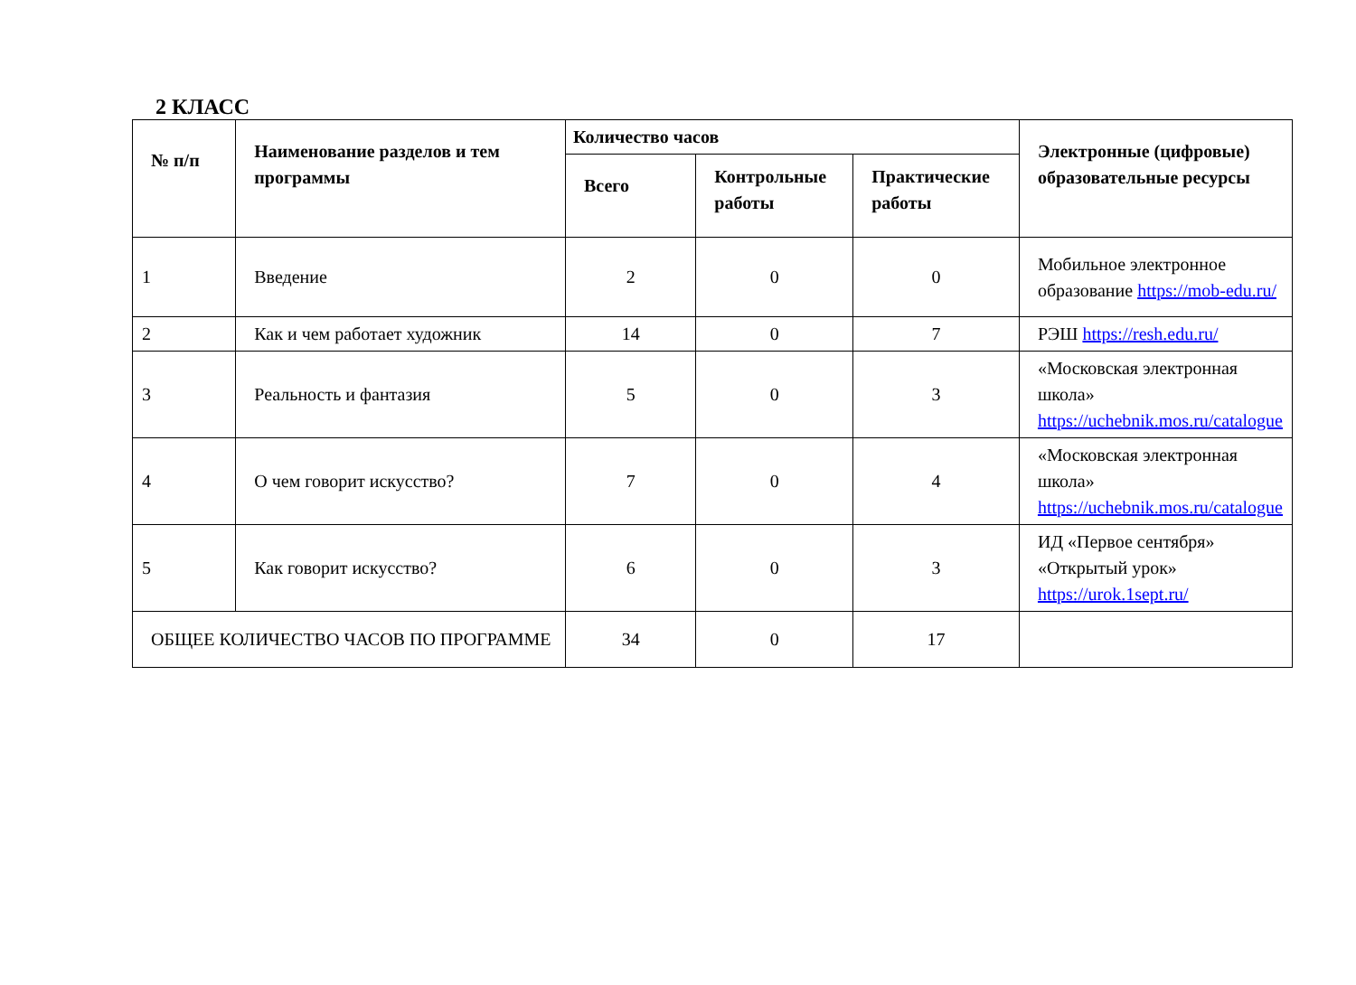2 КЛАСС
| № п/п | Наименование разделов и тем программы | Количество часов | | | Электронные (цифровые) образовательные ресурсы |
| --- | --- | --- | --- | --- | --- |
| | | Всего | Контрольные работы | Практические работы | |
| 1 | Введение | 2 | 0 | 0 | Мобильное электронное образование https://mob-edu.ru/ |
| 2 | Как и чем работает художник | 14 | 0 | 7 | РЭШ https://resh.edu.ru/ |
| 3 | Реальность и фантазия | 5 | 0 | 3 | «Московская электронная школа» https://uchebnik.mos.ru/catalogue |
| 4 | О чем говорит искусство? | 7 | 0 | 4 | «Московская электронная школа» https://uchebnik.mos.ru/catalogue |
| 5 | Как говорит искусство? | 6 | 0 | 3 | ИД «Первое сентября» «Открытый урок» https://urok.1sept.ru/ |
| ОБЩЕЕ КОЛИЧЕСТВО ЧАСОВ ПО ПРОГРАММЕ | | 34 | 0 | 17 | |